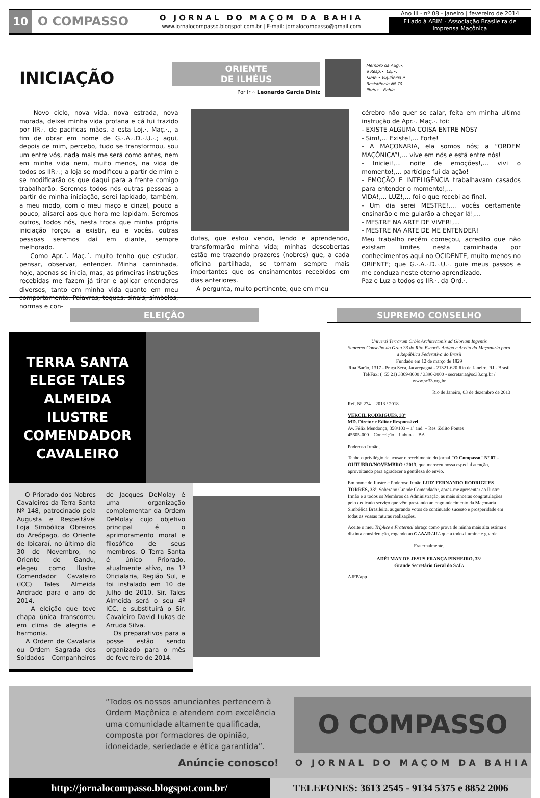10
O COMPASSO
O JORNAL DO MAÇOM DA BAHIA
www.jornalocompasso.blogspot.com.br | E-mail: jornalocompasso@gmail.com
Ano III - nº 08 - janeiro | fevereiro de 2014
Filiado à ABIM - Associação Brasileira de Imprensa Maçônica
INICIAÇÃO
ORIENTE
DE ILHÉUS
Por Ir ∴ Leonardo Garcia Diniz
Membro da Aug.•.
e Resp.•. Loj.•.
Simb.•.Vigilância e
Resistência Nº 70.
Ilhéus – Bahia.
Novo ciclo, nova vida, nova estrada, nova morada, deixei minha vida profana e cá fui trazido por IIR.·. de pacificas mãos, a esta Loj.·. Maç.·., a fim de obrar em nome de G.·.A.·.D.·.U.·.; aqui, depois de mim, percebo, tudo se transformou, sou um entre vós, nada mais me será como antes, nem em minha vida nem, muito menos, na vida de todos os IIR.·.; a loja se modificou a partir de mim e se modificarão os que daqui para a frente comigo trabalharão. Seremos todos nós outras pessoas a partir de minha iniciação, serei lapidado, também, a meu modo, com o meu maço e cinzel, pouco a pouco, alisarei aos que hora me lapidam. Seremos outros, todos nós, nesta troca que minha própria iniciação forçou a existir, eu e vocês, outras pessoas seremos daí em diante, sempre melhorado.
Como Apr.´. Maç.´. muito tenho que estudar, pensar, observar, entender. Minha caminhada, hoje, apenas se inicia, mas, as primeiras instruções recebidas me fazem já tirar e aplicar entenderes diversos, tanto em minha vida quanto em meu comportamento. Palavras, toques, sinais, símbolos, normas e con-
dutas, que estou vendo, lendo e aprendendo, transformarão minha vida; minhas descobertas estão me trazendo prazeres (nobres) que, a cada oficina partilhada, se tornam sempre mais importantes que os ensinamentos recebidos em dias anteriores.
A pergunta, muito pertinente, que em meu
cérebro não quer se calar, feita em minha ultima instrução de Apr.·. Maç.·. foi:
- EXISTE ALGUMA COISA ENTRE NÓS?
- Sim!,... Existe!,... Forte!
- A MAÇONARIA, ela somos nós; a “ORDEM MAÇÔNICA”!,... vive em nós e está entre nós!
- Iniciei!,... noite de emoções!,... vivi o momento!,... partícipe fui da ação!
- EMOÇÃO E INTELIGÊNCIA trabalhavam casados para entender o momento!,...
VIDA!,... LUZ!,... foi o que recebi ao final.
- Um dia serei MESTRE!,... vocês certamente ensinarão e me guiarão a chegar lá!,...
- MESTRE NA ARTE DE VIVER!,...
- MESTRE NA ARTE DE ME ENTENDER!
Meu trabalho recém começou, acredito que não existam limites nesta caminhada por conhecimentos aqui no OCIDENTE, muito menos no ORIENTE; que G.·.A.·.D.·.U.·. guie meus passos e me conduza neste eterno aprendizado.
Paz e Luz a todos os IIR.·. da Ord.·.
ELEIÇÃO
TERRA SANTA ELEGE TALES ALMEIDA ILUSTRE COMENDADOR CAVALEIRO
O Priorado dos Nobres Cavaleiros da Terra Santa Nº 148, patrocinado pela Augusta e Respeitável Loja Simbólica Obreiros do Areópago, do Oriente de Ibicaraí, no último dia 30 de Novembro, no Oriente de Gandu, elegeu como Ilustre Comendador Cavaleiro (ICC) Tales Almeida Andrade para o ano de 2014.
A eleição que teve chapa única transcorreu em clima de alegria e harmonia.
A Ordem de Cavalaria ou Ordem Sagrada dos Soldados Companheiros de Jacques DeMolay é uma organização complementar da Ordem DeMolay cujo objetivo principal é o aprimoramento moral e filosófico de seus membros. O Terra Santa é único Priorado, atualmente ativo, na 1ª Oficialaria, Região Sul, e foi instalado em 10 de Julho de 2010. Sir. Tales Almeida será o seu 4º ICC, e substituirá o Sir. Cavaleiro David Lukas de Arruda Silva.
Os preparativos para a posse estão sendo organizado para o mês de fevereiro de 2014.
SUPREMO CONSELHO
Universi Terrarum Orbis Architectonis ad Gloriam Ingentis
Supremo Conselho do Grau 33 do Rito Escocês Antigo e Aceito da Maçonaria para a República Federativa do Brasil
Fundado em 12 de março de 1829
Rua Barão, 1317 - Praça Seca, Jacarepaguá - 21321-620 Rio de Janeiro, RJ - Brasil
Tel/Fax: (+55 21) 3369-8000 / 3390-3000 • secretaria@sc33.org.br / www.sc33.org.br
Rio de Janeiro, 03 de dezembro de 2013
Ref. Nº 274 – 2013 / 2018
VERCIL RODRIGUES, 33º
MD. Diretor e Editor Responsável
Av. Félix Mendonça, 358/103 – 1º and. – Res. Zelito Fontes
45605-000 – Conceição – Itabuna – BA
Poderoso Irmão,
Tenho o privilégio de acusar o recebimento do jornal "O Compasso" Nº 07 – OUTUBRO/NOVEMBRO / 2013, que mereceu nossa especial atenção, aproveitando para agradecer a gentileza do envio.
Em nome do Ilustre e Poderoso Irmão LUIZ FERNANDO RODRIGUES TORRES, 33º, Soberano Grande Comendador, apraz-me apresentar ao Ilustre Irmão e a todos os Membros da Administração, as mais sinceras congratulações pelo dedicado serviço que vêm prestando ao engrandecimento da Maçonaria Simbólica Brasileira, augurando votos de continuado sucesso e prosperidade em todas as vossas futuras realizações.
Aceite o meu Tríplice e Fraternal abraço como prova de minha mais alta estima e distinta consideração, rogando ao G∴A∴D∴U∴ que a todos ilumine e guarde.
Fraternalmente,
ADÉLMAN DE JESUS FRANÇA PINHEIRO, 33º
Grande Secretário Geral do S∴I∴
AJFP/app
“Todos os nossos anunciantes pertencem à Ordem Maçônica e atendem com excelência uma comunidade altamente qualificada, composta por formadores de opinião, idoneidade, seriedade e ética garantida”.
Anúncie conosco!
O COMPASSO
O JORNAL DO MAÇOM DA BAHIA
http://jornalocompasso.blogspot.com.br/
TELEFONES: 3613 2545 - 9134 5375 e 8852 2006